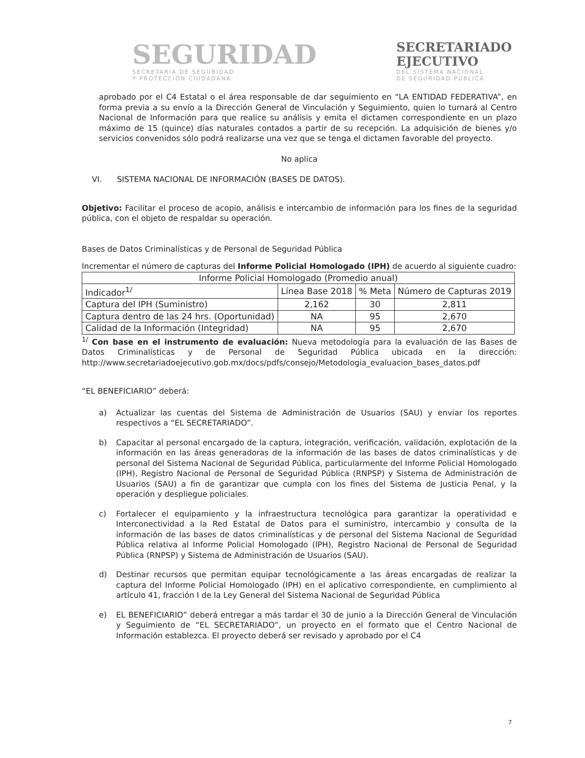SEGURIDAD
SECRETARÍA DE SEGURIDAD
Y PROTECCIÓN CIUDADANA
SECRETARIADO
EJECUTIVO
DEL SISTEMA NACIONAL
DE SEGURIDAD PÚBLICA
aprobado por el C4 Estatal o el área responsable de dar seguimiento en “LA ENTIDAD FEDERATIVA”, en forma previa a su envío a la Dirección General de Vinculación y Seguimiento, quien lo turnará al Centro Nacional de Información para que realice su análisis y emita el dictamen correspondiente en un plazo máximo de 15 (quince) días naturales contados a partir de su recepción. La adquisición de bienes y/o servicios convenidos sólo podrá realizarse una vez que se tenga el dictamen favorable del proyecto.
No aplica
VI. SISTEMA NACIONAL DE INFORMACIÓN (BASES DE DATOS).
Objetivo: Facilitar el proceso de acopio, análisis e intercambio de información para los fines de la seguridad pública, con el objeto de respaldar su operación.
Bases de Datos Criminalísticas y de Personal de Seguridad Pública
Incrementar el número de capturas del Informe Policial Homologado (IPH) de acuerdo al siguiente cuadro:
| Informe Policial Homologado (Promedio anual) | | | |
| --- | --- | --- | --- |
| Indicador<sup>1/</sup> | Línea Base 2018 | % Meta | Número de Capturas 2019 |
| Captura del IPH (Suministro) | 2,162 | 30 | 2,811 |
| Captura dentro de las 24 hrs. (Oportunidad) | NA | 95 | 2,670 |
| Calidad de la Información (Integridad) | NA | 95 | 2,670 |
<sup>1/</sup> Con base en el instrumento de evaluación: Nueva metodología para la evaluación de las Bases de Datos Criminalísticas y de Personal de Seguridad Pública ubicada en la dirección: http://www.secretariadoejecutivo.gob.mx/docs/pdfs/consejo/Metodologia_evaluacion_bases_datos.pdf
“EL BENEFICIARIO” deberá:
a) Actualizar las cuentas del Sistema de Administración de Usuarios (SAU) y enviar los reportes respectivos a “EL SECRETARIADO”.
b) Capacitar al personal encargado de la captura, integración, verificación, validación, explotación de la información en las áreas generadoras de la información de las bases de datos criminalísticas y de personal del Sistema Nacional de Seguridad Pública, particularmente del Informe Policial Homologado (IPH), Registro Nacional de Personal de Seguridad Pública (RNPSP) y Sistema de Administración de Usuarios (SAU) a fin de garantizar que cumpla con los fines del Sistema de Justicia Penal, y la operación y despliegue policiales.
c) Fortalecer el equipamiento y la infraestructura tecnológica para garantizar la operatividad e Interconectividad a la Red Estatal de Datos para el suministro, intercambio y consulta de la información de las bases de datos criminalísticas y de personal del Sistema Nacional de Seguridad Pública relativa al Informe Policial Homologado (IPH), Registro Nacional de Personal de Seguridad Pública (RNPSP) y Sistema de Administración de Usuarios (SAU).
d) Destinar recursos que permitan equipar tecnológicamente a las áreas encargadas de realizar la captura del Informe Policial Homologado (IPH) en el aplicativo correspondiente, en cumplimiento al artículo 41, fracción I de la Ley General del Sistema Nacional de Seguridad Pública
e) EL BENEFICIARIO” deberá entregar a más tardar el 30 de junio a la Dirección General de Vinculación y Seguimiento de “EL SECRETARIADO”, un proyecto en el formato que el Centro Nacional de Información establezca. El proyecto deberá ser revisado y aprobado por el C4
7